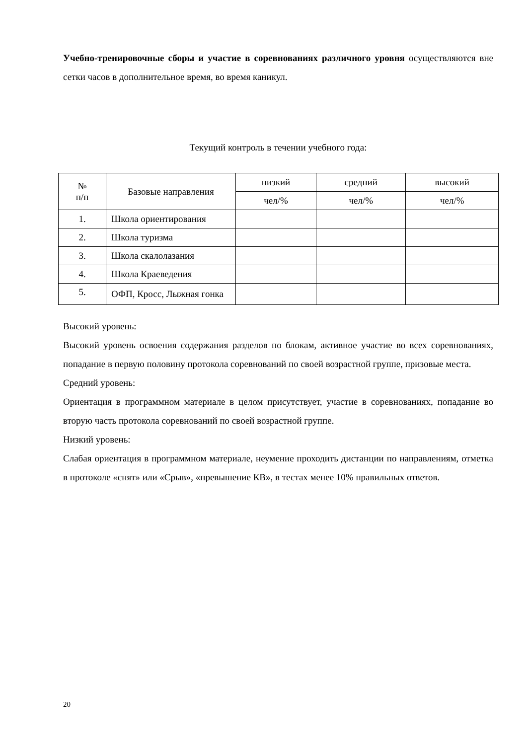Учебно-тренировочные сборы и участие в соревнованиях различного уровня осуществляются вне сетки часов в дополнительное время, во время каникул.
Текущий контроль в течении учебного года:
| № п/п | Базовые направления | низкий | средний | высокий |
| --- | --- | --- | --- | --- |
| | | чел/% | чел/% | чел/% |
| 1. | Школа ориентирования | | | |
| 2. | Школа туризма | | | |
| 3. | Школа скалолазания | | | |
| 4. | Школа Краеведения | | | |
| 5. | ОФП, Кросс, Лыжная гонка | | | |
Высокий уровень:
Высокий уровень освоения содержания разделов по блокам, активное участие во всех соревнованиях, попадание в первую половину протокола соревнований по своей возрастной группе, призовые места.
Средний уровень:
Ориентация в программном материале в целом присутствует, участие в соревнованиях, попадание во вторую часть протокола соревнований по своей возрастной группе.
Низкий уровень:
Слабая ориентация в программном материале, неумение проходить дистанции по направлениям, отметка в протоколе «снят» или «Срыв», «превышение КВ», в тестах менее 10% правильных ответов.
20